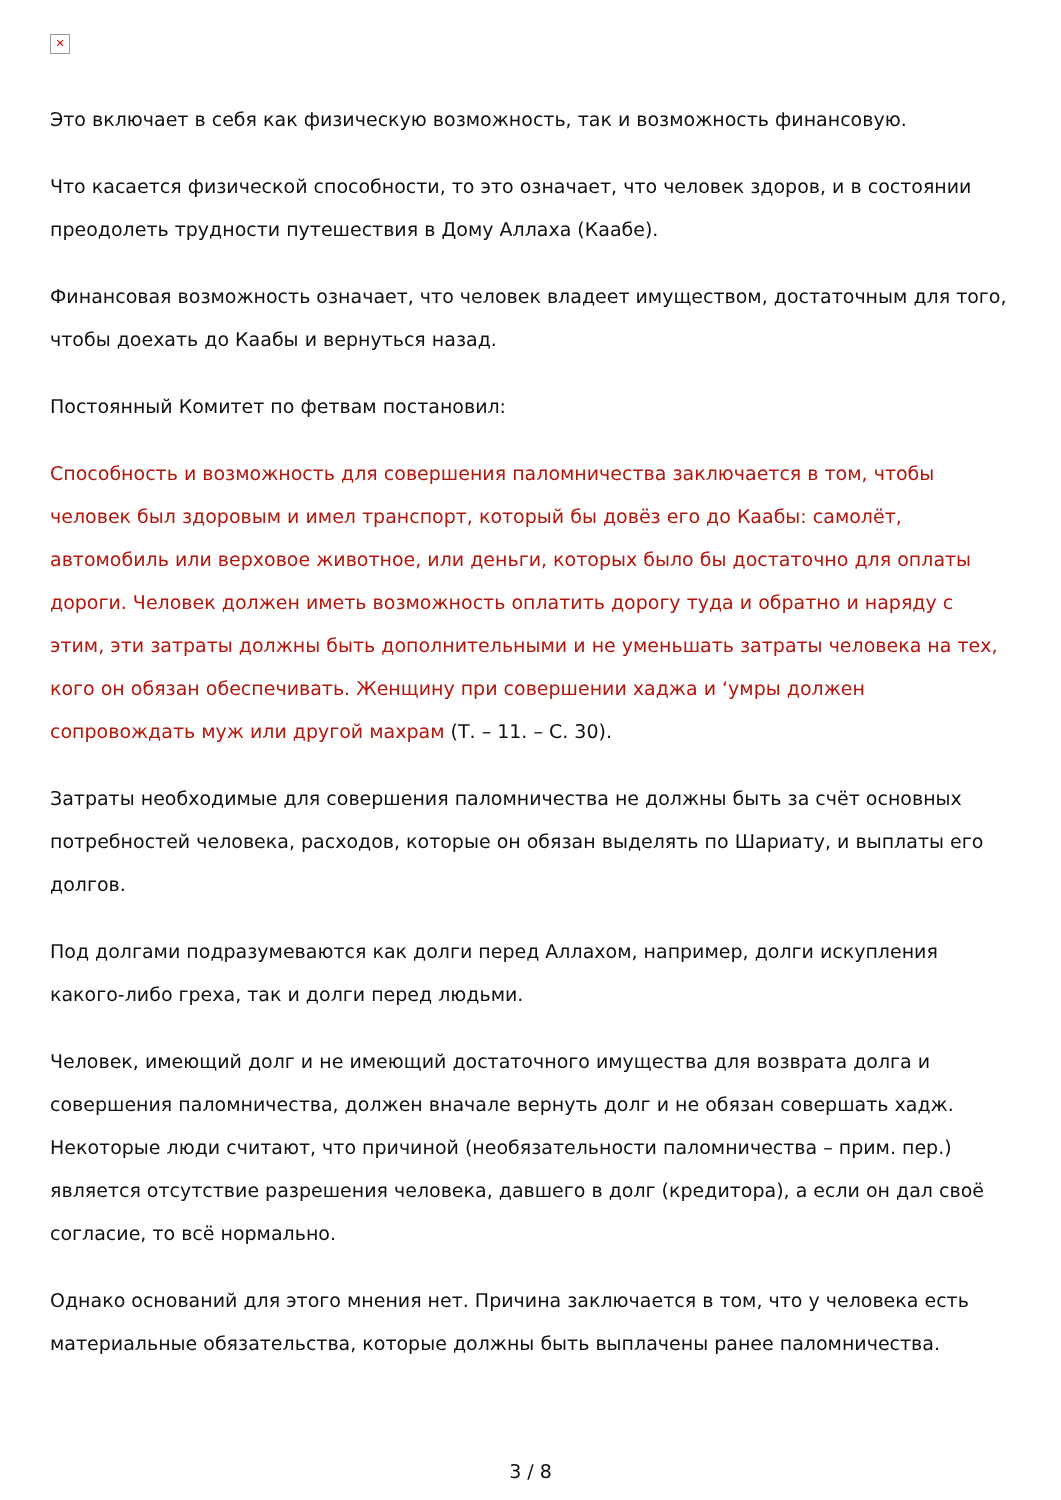✕
Это включает в себя как физическую возможность, так и возможность финансовую.
Что касается физической способности, то это означает, что человек здоров, и в состоянии преодолеть трудности путешествия в Дому Аллаха (Каабе).
Финансовая возможность означает, что человек владеет имуществом, достаточным для того, чтобы доехать до Каабы и вернуться назад.
Постоянный Комитет по фетвам постановил:
Способность и возможность для совершения паломничества заключается в том, чтобы человек был здоровым и имел транспорт, который бы довёз его до Каабы: самолёт, автомобиль или верховое животное, или деньги, которых было бы достаточно для оплаты дороги. Человек должен иметь возможность оплатить дорогу туда и обратно и наряду с этим, эти затраты должны быть дополнительными и не уменьшать затраты человека на тех, кого он обязан обеспечивать. Женщину при совершении хаджа и ‘умры должен сопровождать муж или другой махрам (Т. – 11. – С. 30).
Затраты необходимые для совершения паломничества не должны быть за счёт основных потребностей человека, расходов, которые он обязан выделять по Шариату, и выплаты его долгов.
Под долгами подразумеваются как долги перед Аллахом, например, долги искупления какого-либо греха, так и долги перед людьми.
Человек, имеющий долг и не имеющий достаточного имущества для возврата долга и совершения паломничества, должен вначале вернуть долг и не обязан совершать хадж. Некоторые люди считают, что причиной (необязательности паломничества – прим. пер.) является отсутствие разрешения человека, давшего в долг (кредитора), а если он дал своё согласие, то всё нормально.
Однако оснований для этого мнения нет. Причина заключается в том, что у человека есть материальные обязательства, которые должны быть выплачены ранее паломничества.
3 / 8